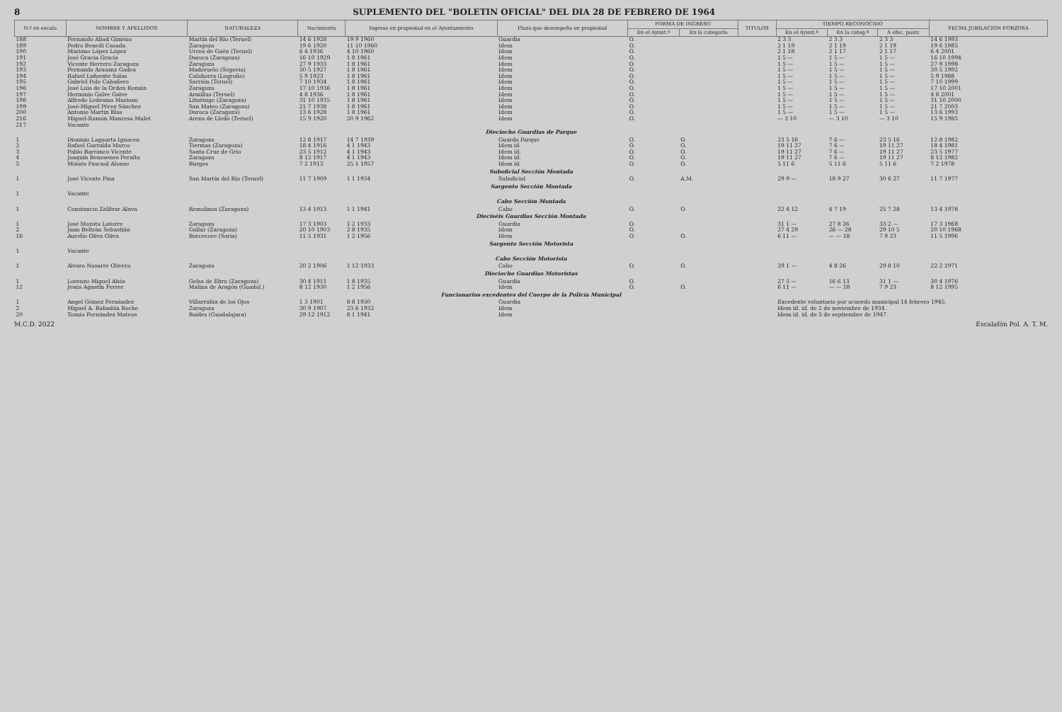8 SUPLEMENTO DEL "BOLETIN OFICIAL" DEL DIA 28 DE FEBRERO DE 1964
| N.º en escala | NOMBRE Y APELLIDOS | NATURALEZA | Nacimiento | Ingreso en propiedad en el Ayuntamiento | Plaza que desempeña en propiedad | FORMA DE INGRESO | | TITULOS | TIEMPO RECONOCIDO | | | FECHA JUBILACION FORZOSA |
| --- | --- | --- | --- | --- | --- | --- | --- | --- | --- | --- | --- | --- |
| | | | | | | En el Ayunt.º | En la categoría | | En el Ayunt.º | En la categ.ª | A efec. pasiv. | |
| 188 | Fernando Abad Gimeno | Martín del Río (Teruel) | 14 6 1928 | 19 9 1960 | Guardia | O. | | | 2 3 3 | 2 3 3 | 2 3 3 | 14 6 1993 |
| 189 | Pedro Benedí Casada | Zaragoza | 19 6 1920 | 11 10 1960 | Idem | O. | | | 2 1 19 | 2 1 19 | 2 1 19 | 19 6 1985 |
| 190 | Mariano López López | Urrea de Gaén (Teruel) | 6 4 1936 | 4 10 1960 | Idem | O. | | | 2 1 18 | 2 1 17 | 2 1 17 | 6 4 2001 |
| 191 | José Gracia Gracia | Daroca (Zaragoza) | 16 10 1929 | 1 8 1961 | Idem | O. | | | 1 5 — | 1 5 — | 1 5 — | 16 10 1994 |
| 192 | Vicente Herrero Zaragoza | Zaragoza | 27 9 1933 | 1 8 1961 | Idem | O. | | | 1 5 — | 1 5 — | 1 5 — | 27 9 1998 |
| 193 | Fernando Arasanz Gadea | Maderuelo (Segovia) | 30 5 1927 | 1 8 1961 | Idem | O. | | | 1 5 — | 1 5 — | 1 5 — | 30 5 1992 |
| 194 | Rafael Lafuente Salas | Calahorra (Logroño) | 5 9 1923 | 1 8 1961 | Idem | O. | | | 1 5 — | 1 5 — | 1 5 — | 5 9 1988 |
| 195 | Gabriel Polo Cabañero | Sarrión (Teruel) | 7 10 1934 | 1 8 1961 | Idem | O. | | | 1 5 — | 1 5 — | 1 5 — | 7 10 1999 |
| 196 | José Luis de la Orden Román | Zaragoza | 17 10 1936 | 1 8 1961 | Idem | O. | | | 1 5 — | 1 5 — | 1 5 — | 17 10 2001 |
| 197 | Herminio Galve Galve | Armillas (Teruel) | 4 8 1936 | 1 8 1961 | Idem | O. | | | 1 5 — | 1 5 — | 1 5 — | 4 8 2001 |
| 198 | Alfredo Ledesma Mariano | Lituénigo (Zaragoza) | 31 10 1935 | 1 8 1961 | Idem | O. | | | 1 5 — | 1 5 — | 1 5 — | 31 10 2000 |
| 199 | José-Miguel Pérez Sánchez | San Mateo (Zaragoza) | 21 7 1938 | 1 8 1961 | Idem | O. | | | 1 5 — | 1 5 — | 1 5 — | 21 7 2003 |
| 200 | Antonio Martín Blas | Daroca (Zaragoza) | 13 6 1928 | 1 8 1961 | Idem | O. | | | 1 5 — | 1 5 — | 1 5 — | 13 6 1993 |
| 216 | Miguel-Ramón Manresa Mulet | Arens de Lledó (Teruel) | 15 9 1920 | 20 9 1962 | Idem | O. | | | — 3 10 | — 3 10 | — 3 10 | 15 9 1985 |
| 217 | Vacante | | | | | | | | | | | |
| Dieciocho Guardias de Parque | | | | | | | | | | | | |
| 1 | Dionisio Laguarta Ignacen | Zaragoza | 12 8 1917 | 14 7 1939 | Guarda Parque | O. | O. | | 23 5 16 | 7 6 — | 23 5 16 | 12 8 1982 |
| 2 | Rafael Garralda Marco | Tiermas (Zaragoza) | 18 4 1916 | 4 1 1943 | Idem íd. | O. | O. | | 19 11 27 | 7 6 — | 19 11 27 | 18 4 1981 |
| 3 | Pablo Barranco Vicente | Santa Cruz de Grío | 23 5 1912 | 4 1 1943 | Idem íd. | O. | O. | | 19 11 27 | 7 6 — | 19 11 27 | 23 5 1977 |
| 4 | Joaquín Benesenes Peralta | Zaragoza | 8 12 1917 | 4 1 1943 | Idem íd. | O. | O. | | 19 11 27 | 7 6 — | 19 11 27 | 8 12 1982 |
| 5 | Moisés Pascual Alonso | Burgos | 7 2 1913 | 25 1 1957 | Idem íd. | O. | O. | | 5 11 6 | 5 11 6 | 5 11 6 | 7 2 1978 |
| Suboficial Sección Montada | | | | | | | | | | | | |
| 1 | José Vicente Pina | San Martín del Río (Teruel) | 11 7 1909 | 1 1 1934 | Suboficial | O. | A.M. | | 29 9 — | 18 9 27 | 30 6 27 | 11 7 1977 |
| Sargento Sección Montada | | | | | | | | | | | | |
| 1 | Vacante | | | | | | | | | | | |
| Cabo Sección Montada | | | | | | | | | | | | |
| 1 | Constancio Zalilvar Alava | Remolinos (Zaragoza) | 13 4 1913 | 1 1 1941 | Cabo | O. | O. | | 22 4 12 | 4 7 19 | 25 7 28 | 13 4 1978 |
| Dieciséis Guardias Sección Montada | | | | | | | | | | | | |
| 1 | José Mozota Latorre | Zaragoza | 17 3 1903 | 1 2 1933 | Guardia | O. | | | 31 1 — | 27 8 26 | 33 2 — | 17 3 1968 |
| 2 | Juan Beltrán Sebastián | Gallur (Zaragoza) | 20 10 1903 | 2 8 1935 | Idem | O. | | | 27 4 29 | 26 — 28 | 29 10 5 | 20 10 1968 |
| 16 | Aurelio Oliva Oliva | Borcecore (Soria) | 11 5 1931 | 1 2 1956 | Idem | O. | O. | | 6 11 — | — — 18 | 7 9 23 | 11 5 1996 |
| Sargento Sección Motorista | | | | | | | | | | | | |
| 1 | Vacante | | | | | | | | | | | |
| Cabo Sección Motorista | | | | | | | | | | | | |
| 1 | Alvaro Nasarre Olivera | Zaragoza | 20 2 1906 | 1 12 1933 | Cabo | O. | O. | | 29 1 — | 4 8 26 | 29 8 10 | 22 2 1971 |
| Dieciocho Guardias Motoristas | | | | | | | | | | | | |
| 1 | Lorenzo Miguel Abós | Gelsa de Ebro (Zaragoza) | 30 4 1911 | 1 8 1935 | Guardia | O. | | | 27 5 — | 16 6 13 | 31 1 — | 30 4 1976 |
| 12 | Jesús Agustín Ferrer | Malina de Aragón (Guadal.) | 8 12 1930 | 1 2 1956 | Idem | O. | O. | | 6 11 — | — — 18 | 7 9 23 | 8 12 1995 |
| Funcionarios excedentes del Cuerpo de la Policía Municipal | | | | | | | | | | | | |
| 1 | Angel Gómez Fernández | Villarrubia de los Ojos | 1 3 1901 | 8 8 1930 | Guardia | | | | Excedente voluntario por acuerdo municipal 14 febrero 1945. | | | |
| 2 | Miguel A. Rabadán Roche | Zaragoza | 30 9 1907 | 23 6 1932 | Idem | | | | Idem íd. íd. de 2 de noviembre de 1934. | | | |
| 20 | Tomás Fernández Mateos | Baides (Guadalajara) | 29 12 1912 | 8 1 1941 | Idem | | | | Idem íd. íd. de 3 de septiembre de 1947. | | | |
M.C.D. 2022 Escalafón Pol. A. T. M.